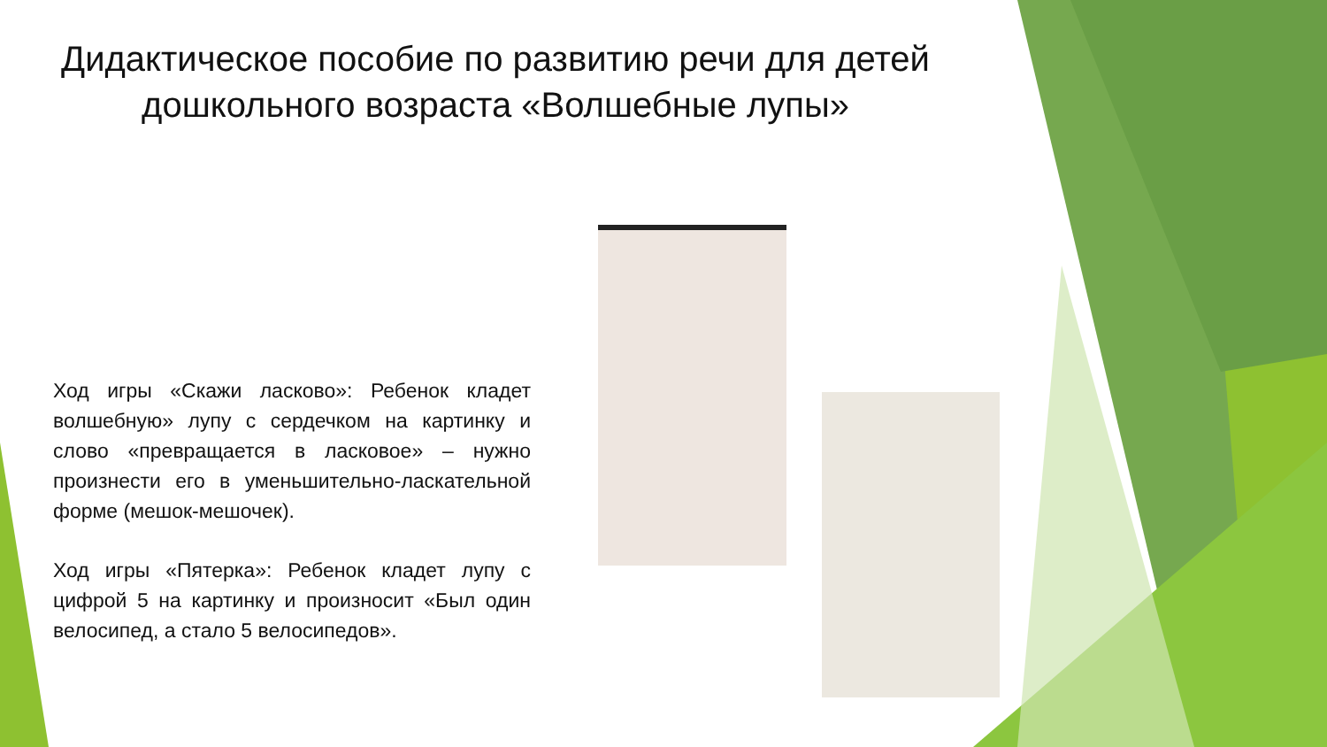Дидактическое пособие по развитию речи для детей дошкольного возраста «Волшебные лупы»
Ход игры «Скажи ласково»: Ребенок кладет волшебную» лупу с сердечком на картинку и слово «превращается в ласковое» – нужно произнести его в уменьшительно-ласкательной форме (мешок-мешочек).
Ход игры «Пятерка»: Ребенок кладет лупу с цифрой 5 на картинку и произносит «Был один велосипед, а стало 5 велосипедов».